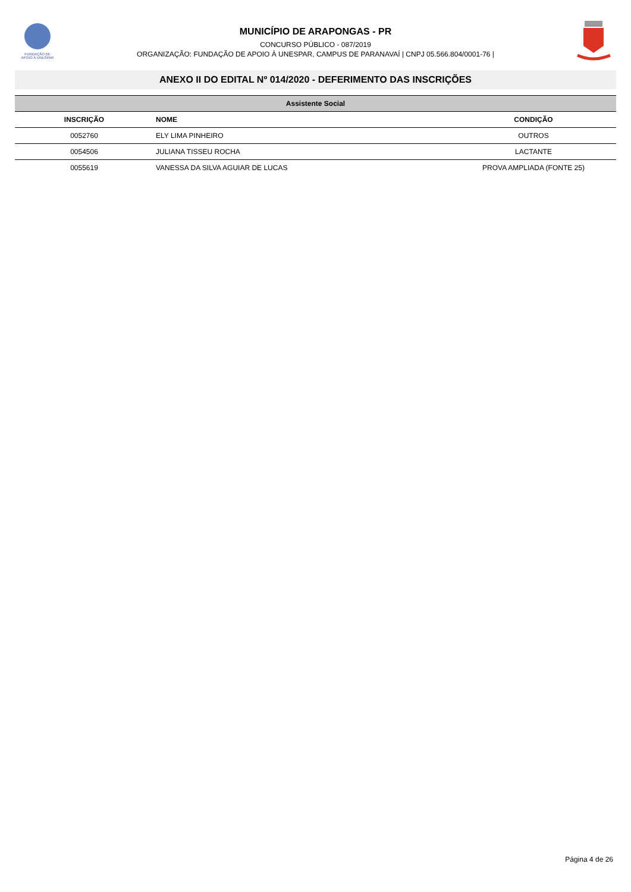FUNDAÇÃO DE
APOIO À UNESPAR
MUNICÍPIO DE ARAPONGAS - PR
CONCURSO PÚBLICO - 087/2019
ORGANIZAÇÃO: FUNDAÇÃO DE APOIO À UNESPAR, CAMPUS DE PARANAVAÍ | CNPJ 05.566.804/0001-76 |
ANEXO II DO EDITAL Nº 014/2020 - DEFERIMENTO DAS INSCRIÇÕES
| Assistente Social | | |
| --- | --- | --- |
| INSCRIÇÃO | NOME | CONDIÇÃO |
| 0052760 | ELY LIMA PINHEIRO | OUTROS |
| 0054506 | JULIANA TISSEU ROCHA | LACTANTE |
| 0055619 | VANESSA DA SILVA AGUIAR DE LUCAS | PROVA AMPLIADA (FONTE 25) |
Página 4 de 26